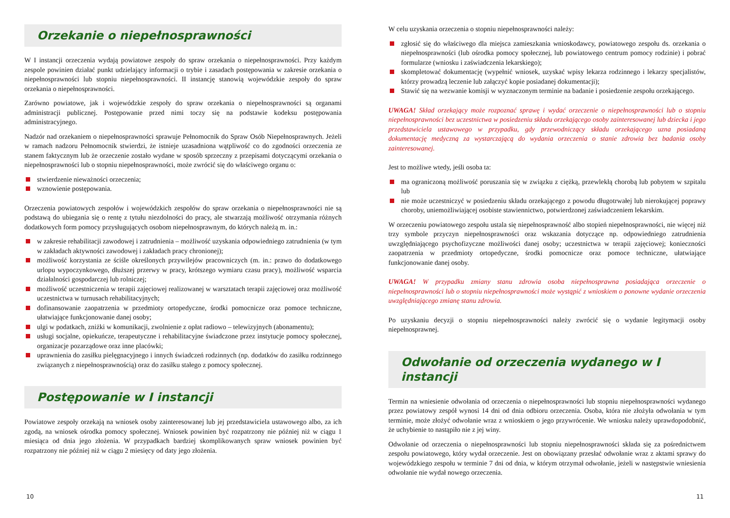Orzekanie o niepełnosprawności
W I instancji orzeczenia wydają powiatowe zespoły do spraw orzekania o niepełnosprawności. Przy każdym zespole powinien działać punkt udzielający informacji o trybie i zasadach postępowania w zakresie orzekania o niepełnosprawności lub stopniu niepełnosprawności. II instancję stanowią wojewódzkie zespoły do spraw orzekania o niepełnosprawności.
Zarówno powiatowe, jak i wojewódzkie zespoły do spraw orzekania o niepełnosprawności są organami administracji publicznej. Postępowanie przed nimi toczy się na podstawie kodeksu postępowania administracyjnego.
Nadzór nad orzekaniem o niepełnosprawności sprawuje Pełnomocnik do Spraw Osób Niepełnosprawnych. Jeżeli w ramach nadzoru Pełnomocnik stwierdzi, że istnieje uzasadniona wątpliwość co do zgodności orzeczenia ze stanem faktycznym lub że orzeczenie zostało wydane w sposób sprzeczny z przepisami dotyczącymi orzekania o niepełnosprawności lub o stopniu niepełnosprawności, może zwrócić się do właściwego organu o:
stwierdzenie nieważności orzeczenia;
wznowienie postępowania.
Orzeczenia powiatowych zespołów i wojewódzkich zespołów do spraw orzekania o niepełnosprawności nie są podstawą do ubiegania się o rentę z tytułu niezdolności do pracy, ale stwarzają możliwość otrzymania różnych dodatkowych form pomocy przysługujących osobom niepełnosprawnym, do których należą m. in.:
w zakresie rehabilitacji zawodowej i zatrudnienia – możliwość uzyskania odpowiedniego zatrudnienia (w tym w zakładach aktywności zawodowej i zakładach pracy chronionej);
możliwość korzystania ze ściśle określonych przywilejów pracowniczych (m. in.: prawo do dodatkowego urlopu wypoczynkowego, dłuższej przerwy w pracy, krótszego wymiaru czasu pracy), możliwość wsparcia działalności gospodarczej lub rolniczej;
możliwość uczestniczenia w terapii zajęciowej realizowanej w warsztatach terapii zajęciowej oraz możliwość uczestnictwa w turnusach rehabilitacyjnych;
dofinansowanie zaopatrzenia w przedmioty ortopedyczne, środki pomocnicze oraz pomoce techniczne, ułatwiające funkcjonowanie danej osoby;
ulgi w podatkach, zniżki w komunikacji, zwolnienie z opłat radiowo – telewizyjnych (abonamentu);
usługi socjalne, opiekuńcze, terapeutyczne i rehabilitacyjne świadczone przez instytucje pomocy społecznej, organizacje pozarządowe oraz inne placówki;
uprawnienia do zasiłku pielęgnacyjnego i innych świadczeń rodzinnych (np. dodatków do zasiłku rodzinnego związanych z niepełnosprawnością) oraz do zasiłku stałego z pomocy społecznej.
Postępowanie w I instancji
Powiatowe zespoły orzekają na wniosek osoby zainteresowanej lub jej przedstawiciela ustawowego albo, za ich zgodą, na wniosek ośrodka pomocy społecznej. Wniosek powinien być rozpatrzony nie później niż w ciągu 1 miesiąca od dnia jego złożenia. W przypadkach bardziej skomplikowanych spraw wniosek powinien być rozpatrzony nie później niż w ciągu 2 miesięcy od daty jego złożenia.
W celu uzyskania orzeczenia o stopniu niepełnosprawności należy:
zgłosić się do właściwego dla miejsca zamieszkania wnioskodawcy, powiatowego zespołu ds. orzekania o niepełnosprawności (lub ośrodka pomocy społecznej, lub powiatowego centrum pomocy rodzinie) i pobrać formularze (wniosku i zaświadczenia lekarskiego);
skompletować dokumentację (wypełnić wniosek, uzyskać wpisy lekarza rodzinnego i lekarzy specjalistów, którzy prowadzą leczenie lub załączyć kopie posiadanej dokumentacji);
Stawić się na wezwanie komisji w wyznaczonym terminie na badanie i posiedzenie zespołu orzekającego.
UWAGA! Skład orzekający może rozpoznać sprawę i wydać orzeczenie o niepełnosprawności lub o stopniu niepełnosprawności bez uczestnictwa w posiedzeniu składu orzekającego osoby zainteresowanej lub dziecka i jego przedstawiciela ustawowego w przypadku, gdy przewodniczący składu orzekającego uzna posiadaną dokumentację medyczną za wystarczającą do wydania orzeczenia o stanie zdrowia bez badania osoby zainteresowanej.
Jest to możliwe wtedy, jeśli osoba ta:
ma ograniczoną możliwość poruszania się w związku z ciężką, przewlekłą chorobą lub pobytem w szpitalu lub
nie może uczestniczyć w posiedzeniu składu orzekającego z powodu długotrwałej lub nierokującej poprawy choroby, uniemożliwiającej osobiste stawiennictwo, potwierdzonej zaświadczeniem lekarskim.
W orzeczeniu powiatowego zespołu ustala się niepełnosprawność albo stopień niepełnosprawności, nie więcej niż trzy symbole przyczyn niepełnosprawności oraz wskazania dotyczące np. odpowiedniego zatrudnienia uwzględniającego psychofizyczne możliwości danej osoby; uczestnictwa w terapii zajęciowej; konieczności zaopatrzenia w przedmioty ortopedyczne, środki pomocnicze oraz pomoce techniczne, ułatwiające funkcjonowanie danej osoby.
UWAGA! W przypadku zmiany stanu zdrowia osoba niepełnosprawna posiadająca orzeczenie o niepełnosprawności lub o stopniu niepełnosprawności może wystąpić z wnioskiem o ponowne wydanie orzeczenia uwzględniającego zmianę stanu zdrowia.
Po uzyskaniu decyzji o stopniu niepełnosprawności należy zwrócić się o wydanie legitymacji osoby niepełnosprawnej.
Odwołanie od orzeczenia wydanego w I instancji
Termin na wniesienie odwołania od orzeczenia o niepełnosprawności lub stopniu niepełnosprawności wydanego przez powiatowy zespół wynosi 14 dni od dnia odbioru orzeczenia. Osoba, która nie złożyła odwołania w tym terminie, może złożyć odwołanie wraz z wnioskiem o jego przywrócenie. We wniosku należy uprawdopodobnić, że uchybienie to nastąpiło nie z jej winy.
Odwołanie od orzeczenia o niepełnosprawności lub stopniu niepełnosprawności składa się za pośrednictwem zespołu powiatowego, który wydał orzeczenie. Jest on obowiązany przesłać odwołanie wraz z aktami sprawy do wojewódzkiego zespołu w terminie 7 dni od dnia, w którym otrzymał odwołanie, jeżeli w następstwie wniesienia odwołanie nie wydał nowego orzeczenia.
10 11